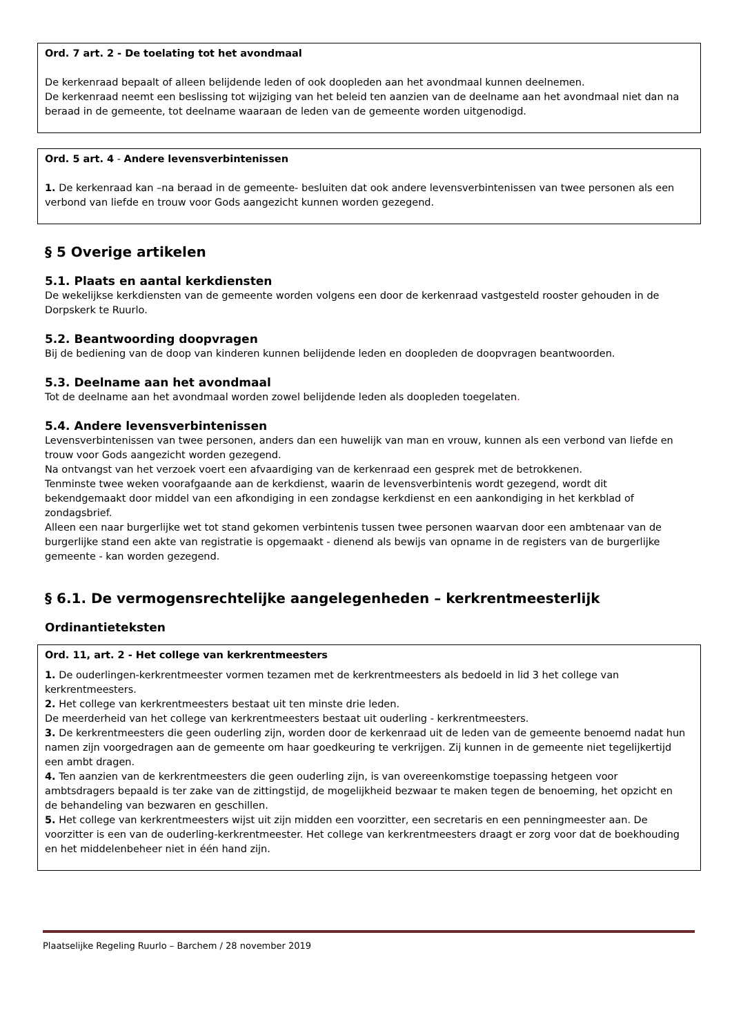Ord. 7 art. 2 - De toelating tot het avondmaal
De kerkenraad bepaalt of alleen belijdende leden of ook doopleden aan het avondmaal kunnen deelnemen.
De kerkenraad neemt een beslissing tot wijziging van het beleid ten aanzien van de deelname aan het avondmaal niet dan na beraad in de gemeente, tot deelname waaraan de leden van de gemeente worden uitgenodigd.
Ord. 5 art. 4 - Andere levensverbintenissen
1. De kerkenraad kan –na beraad in de gemeente- besluiten dat ook andere levensverbintenissen van twee personen als een verbond van liefde en trouw voor Gods aangezicht kunnen worden gezegend.
§ 5 Overige artikelen
5.1. Plaats en aantal kerkdiensten
De wekelijkse kerkdiensten van de gemeente worden volgens een door de kerkenraad vastgesteld rooster gehouden in de Dorpskerk te Ruurlo.
5.2. Beantwoording doopvragen
Bij de bediening van de doop van kinderen kunnen belijdende leden en doopleden de doopvragen beantwoorden.
5.3. Deelname aan het avondmaal
Tot de deelname aan het avondmaal worden zowel belijdende leden als doopleden toegelaten.
5.4. Andere levensverbintenissen
Levensverbintenissen van twee personen, anders dan een huwelijk van man en vrouw, kunnen als een verbond van liefde en trouw voor Gods aangezicht worden gezegend.
Na ontvangst van het verzoek voert een afvaardiging van de kerkenraad een gesprek met de betrokkenen.
Tenminste twee weken voorafgaande aan de kerkdienst, waarin de levensverbintenis wordt gezegend, wordt dit bekendgemaakt door middel van een afkondiging in een zondagse kerkdienst en een aankondiging in het kerkblad of zondagsbrief.
Alleen een naar burgerlijke wet tot stand gekomen verbintenis tussen twee personen waarvan door een ambtenaar van de burgerlijke stand een akte van registratie is opgemaakt - dienend als bewijs van opname in de registers van de burgerlijke gemeente - kan worden gezegend.
§ 6.1. De vermogensrechtelijke aangelegenheden – kerkrentmeesterlijk
Ordinantieteksten
Ord. 11, art. 2 - Het college van kerkrentmeesters
1. De ouderlingen-kerkrentmeester vormen tezamen met de kerkrentmeesters als bedoeld in lid 3 het college van kerkrentmeesters.
2. Het college van kerkrentmeesters bestaat uit ten minste drie leden.
De meerderheid van het college van kerkrentmeesters bestaat uit ouderling - kerkrentmeesters.
3. De kerkrentmeesters die geen ouderling zijn, worden door de kerkenraad uit de leden van de gemeente benoemd nadat hun namen zijn voorgedragen aan de gemeente om haar goedkeuring te verkrijgen. Zij kunnen in de gemeente niet tegelijkertijd een ambt dragen.
4. Ten aanzien van de kerkrentmeesters die geen ouderling zijn, is van overeenkomstige toepassing hetgeen voor ambtsdragers bepaald is ter zake van de zittingstijd, de mogelijkheid bezwaar te maken tegen de benoeming, het opzicht en de behandeling van bezwaren en geschillen.
5. Het college van kerkrentmeesters wijst uit zijn midden een voorzitter, een secretaris en een penningmeester aan. De voorzitter is een van de ouderling-kerkrentmeester. Het college van kerkrentmeesters draagt er zorg voor dat de boekhouding en het middelenbeheer niet in één hand zijn.
Plaatselijke Regeling Ruurlo – Barchem / 28 november 2019